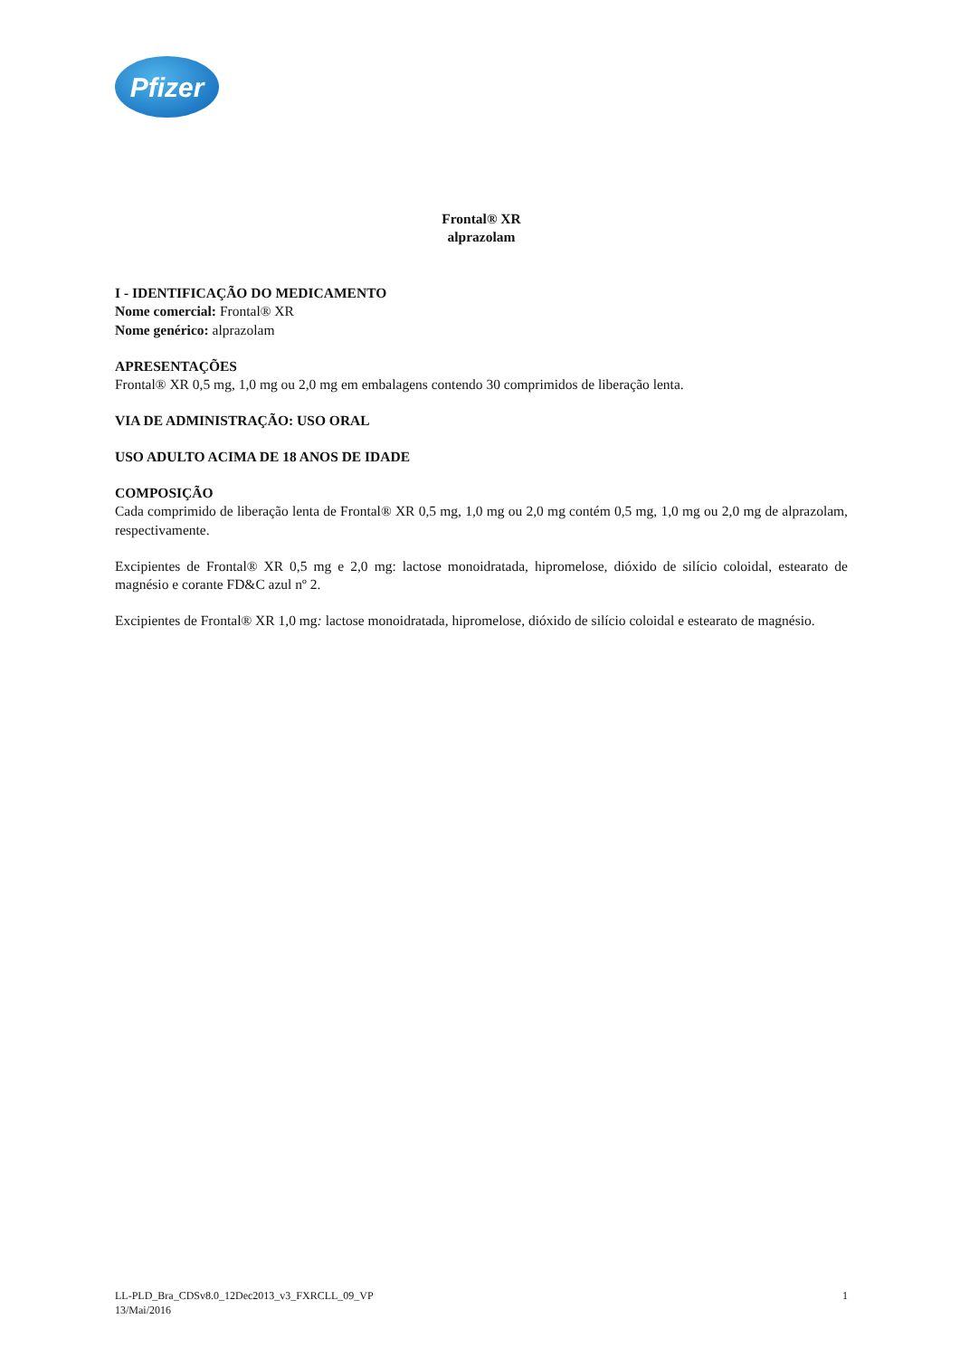Pfizer
Frontal® XR
alprazolam
I - IDENTIFICAÇÃO DO MEDICAMENTO
Nome comercial: Frontal® XR
Nome genérico: alprazolam
APRESENTAÇÕES
Frontal® XR 0,5 mg, 1,0 mg ou 2,0 mg em embalagens contendo 30 comprimidos de liberação lenta.
VIA DE ADMINISTRAÇÃO: USO ORAL
USO ADULTO ACIMA DE 18 ANOS DE IDADE
COMPOSIÇÃO
Cada comprimido de liberação lenta de Frontal® XR 0,5 mg, 1,0 mg ou 2,0 mg contém 0,5 mg, 1,0 mg ou 2,0 mg de alprazolam, respectivamente.
Excipientes de Frontal® XR 0,5 mg e 2,0 mg: lactose monoidratada, hipromelose, dióxido de silício coloidal, estearato de magnésio e corante FD&C azul nº 2.
Excipientes de Frontal® XR 1,0 mg: lactose monoidratada, hipromelose, dióxido de silício coloidal e estearato de magnésio.
LL-PLD_Bra_CDSv8.0_12Dec2013_v3_FXRCLL_09_VP
13/Mai/2016
1